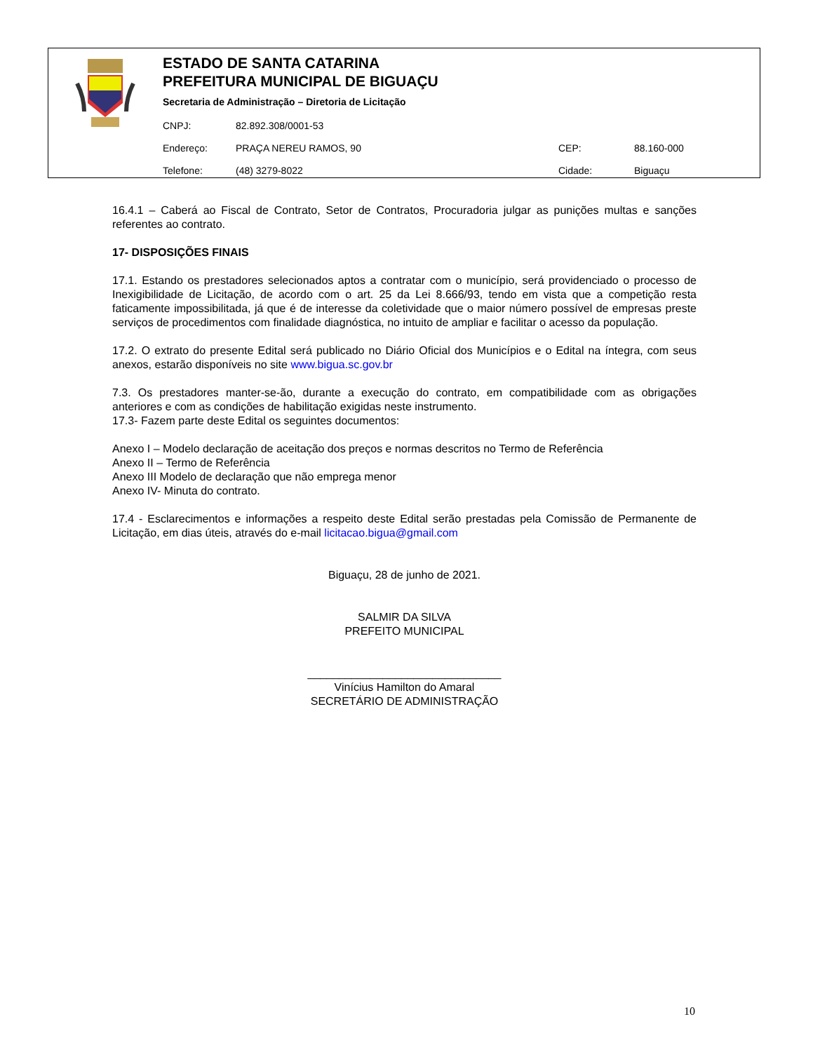ESTADO DE SANTA CATARINA
PREFEITURA MUNICIPAL DE BIGUAÇU
Secretaria de Administração – Diretoria de Licitação
| CNPJ: | 82.892.308/0001-53 | | |
| Endereço: | PRAÇA NEREU RAMOS, 90 | CEP: | 88.160-000 |
| Telefone: | (48) 3279-8022 | Cidade: | Biguaçu |
16.4.1 – Caberá ao Fiscal de Contrato, Setor de Contratos, Procuradoria julgar as punições multas e sanções referentes ao contrato.
17- DISPOSIÇÕES FINAIS
17.1. Estando os prestadores selecionados aptos a contratar com o município, será providenciado o processo de Inexigibilidade de Licitação, de acordo com o art. 25 da Lei 8.666/93, tendo em vista que a competição resta faticamente impossibilitada, já que é de interesse da coletividade que o maior número possível de empresas preste serviços de procedimentos com finalidade diagnóstica, no intuito de ampliar e facilitar o acesso da população.
17.2. O extrato do presente Edital será publicado no Diário Oficial dos Municípios e o Edital na íntegra, com seus anexos, estarão disponíveis no site www.bigua.sc.gov.br
7.3. Os prestadores manter-se-ão, durante a execução do contrato, em compatibilidade com as obrigações anteriores e com as condições de habilitação exigidas neste instrumento.
17.3- Fazem parte deste Edital os seguintes documentos:
Anexo I – Modelo declaração de aceitação dos preços e normas descritos no Termo de Referência
Anexo II – Termo de Referência
Anexo III Modelo de declaração que não emprega menor
Anexo IV- Minuta do contrato.
17.4 - Esclarecimentos e informações a respeito deste Edital serão prestadas pela Comissão de Permanente de Licitação, em dias úteis, através do e-mail licitacao.bigua@gmail.com
Biguaçu, 28 de junho de 2021.
SALMIR DA SILVA
PREFEITO MUNICIPAL
_______________________________
Vinícius Hamilton do Amaral
SECRETÁRIO DE ADMINISTRAÇÃO
10